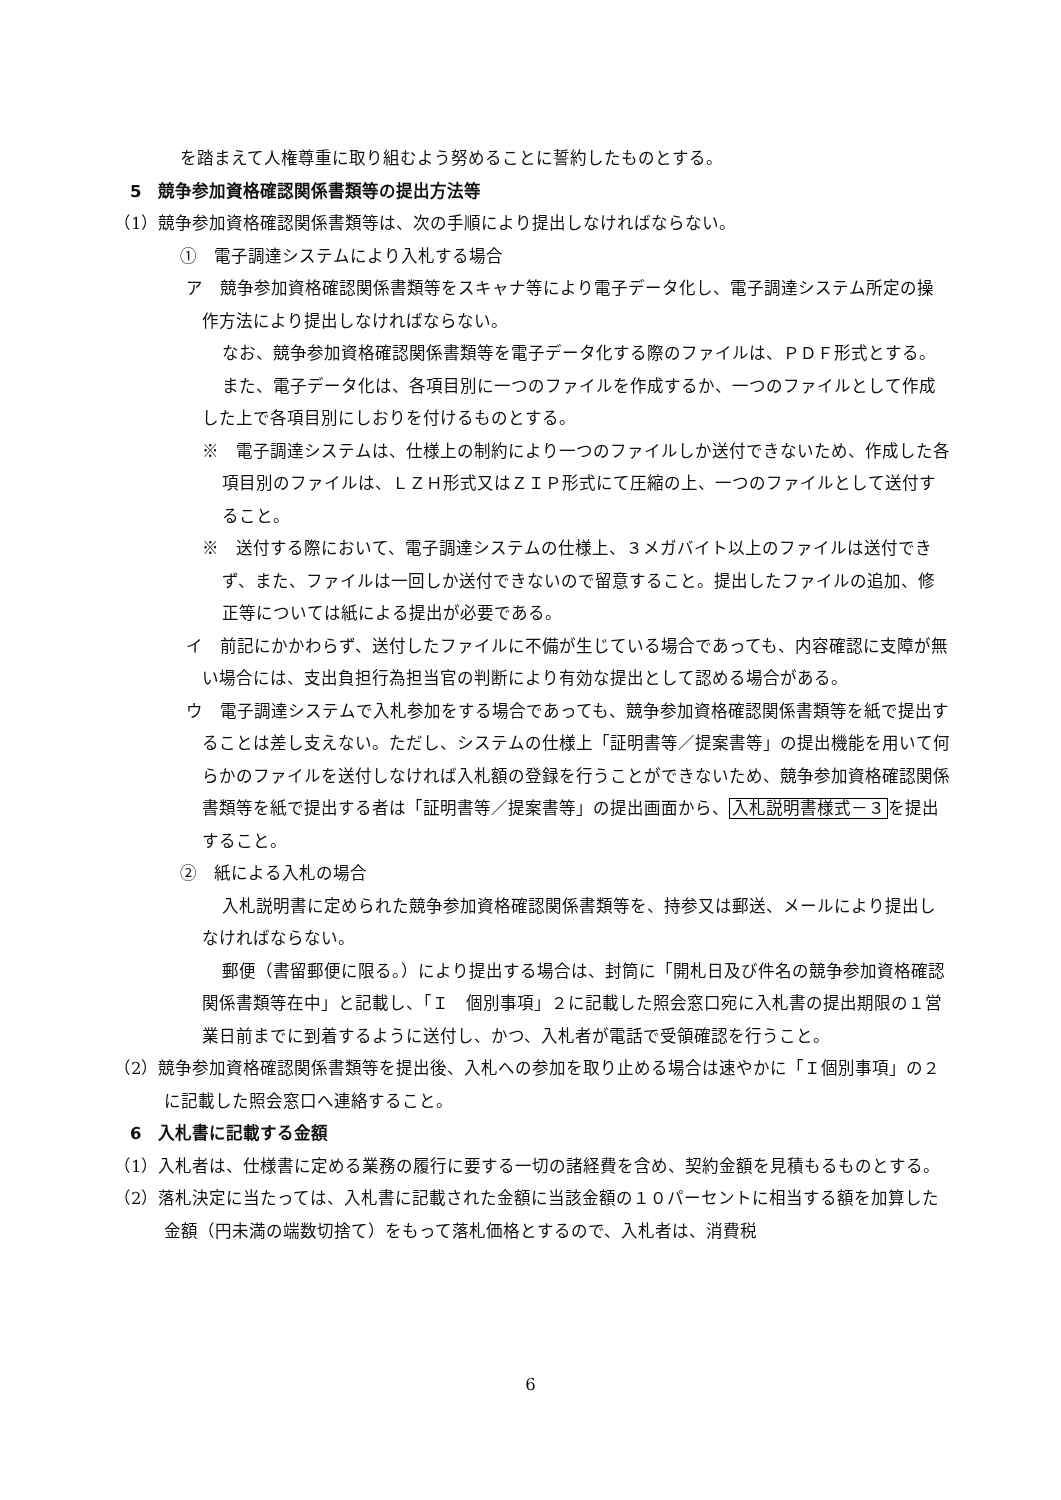を踏まえて人権尊重に取り組むよう努めることに誓約したものとする。
5　競争参加資格確認関係書類等の提出方法等
（1）競争参加資格確認関係書類等は、次の手順により提出しなければならない。
①　電子調達システムにより入札する場合
ア　競争参加資格確認関係書類等をスキャナ等により電子データ化し、電子調達システム所定の操作方法により提出しなければならない。
なお、競争参加資格確認関係書類等を電子データ化する際のファイルは、ＰＤＦ形式とする。
また、電子データ化は、各項目別に一つのファイルを作成するか、一つのファイルとして作成した上で各項目別にしおりを付けるものとする。
※　電子調達システムは、仕様上の制約により一つのファイルしか送付できないため、作成した各項目別のファイルは、ＬＺＨ形式又はＺＩＰ形式にて圧縮の上、一つのファイルとして送付すること。
※　送付する際において、電子調達システムの仕様上、３メガバイト以上のファイルは送付できず、また、ファイルは一回しか送付できないので留意すること。提出したファイルの追加、修正等については紙による提出が必要である。
イ　前記にかかわらず、送付したファイルに不備が生じている場合であっても、内容確認に支障が無い場合には、支出負担行為担当官の判断により有効な提出として認める場合がある。
ウ　電子調達システムで入札参加をする場合であっても、競争参加資格確認関係書類等を紙で提出することは差し支えない。ただし、システムの仕様上「証明書等／提案書等」の提出機能を用いて何らかのファイルを送付しなければ入札額の登録を行うことができないため、競争参加資格確認関係書類等を紙で提出する者は「証明書等／提案書等」の提出画面から、入札説明書様式－３を提出すること。
②　紙による入札の場合
入札説明書に定められた競争参加資格確認関係書類等を、持参又は郵送、メールにより提出しなければならない。
郵便（書留郵便に限る。）により提出する場合は、封筒に「開札日及び件名の競争参加資格確認関係書類等在中」と記載し、「Ｉ　個別事項」２に記載した照会窓口宛に入札書の提出期限の１営業日前までに到着するように送付し、かつ、入札者が電話で受領確認を行うこと。
（2）競争参加資格確認関係書類等を提出後、入札への参加を取り止める場合は速やかに「Ｉ個別事項」の２に記載した照会窓口へ連絡すること。
6　入札書に記載する金額
（1）入札者は、仕様書に定める業務の履行に要する一切の諸経費を含め、契約金額を見積もるものとする。
（2）落札決定に当たっては、入札書に記載された金額に当該金額の１０パーセントに相当する額を加算した金額（円未満の端数切捨て）をもって落札価格とするので、入札者は、消費税
6